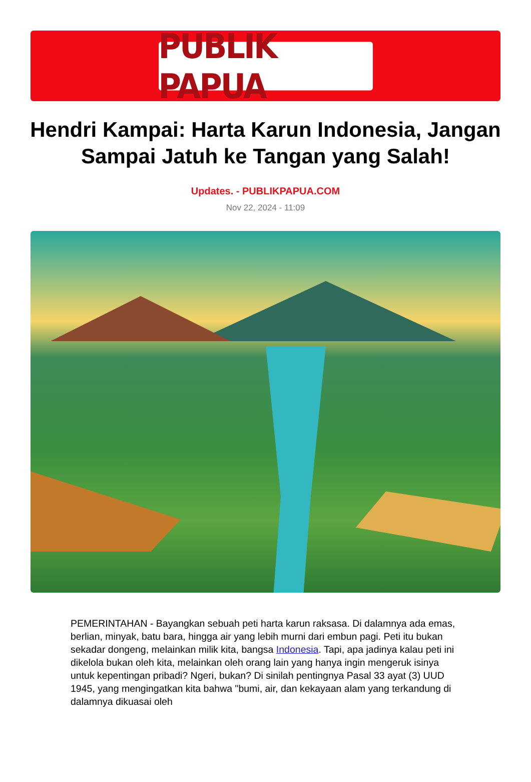PUBLIK PAPUA
Hendri Kampai: Harta Karun Indonesia, Jangan Sampai Jatuh ke Tangan yang Salah!
Updates. - PUBLIKPAPUA.COM
Nov 22, 2024 - 11:09
PEMERINTAHAN - Bayangkan sebuah peti harta karun raksasa. Di dalamnya ada emas, berlian, minyak, batu bara, hingga air yang lebih murni dari embun pagi. Peti itu bukan sekadar dongeng, melainkan milik kita, bangsa Indonesia. Tapi, apa jadinya kalau peti ini dikelola bukan oleh kita, melainkan oleh orang lain yang hanya ingin mengeruk isinya untuk kepentingan pribadi? Ngeri, bukan? Di sinilah pentingnya Pasal 33 ayat (3) UUD 1945, yang mengingatkan kita bahwa "bumi, air, dan kekayaan alam yang terkandung di dalamnya dikuasai oleh